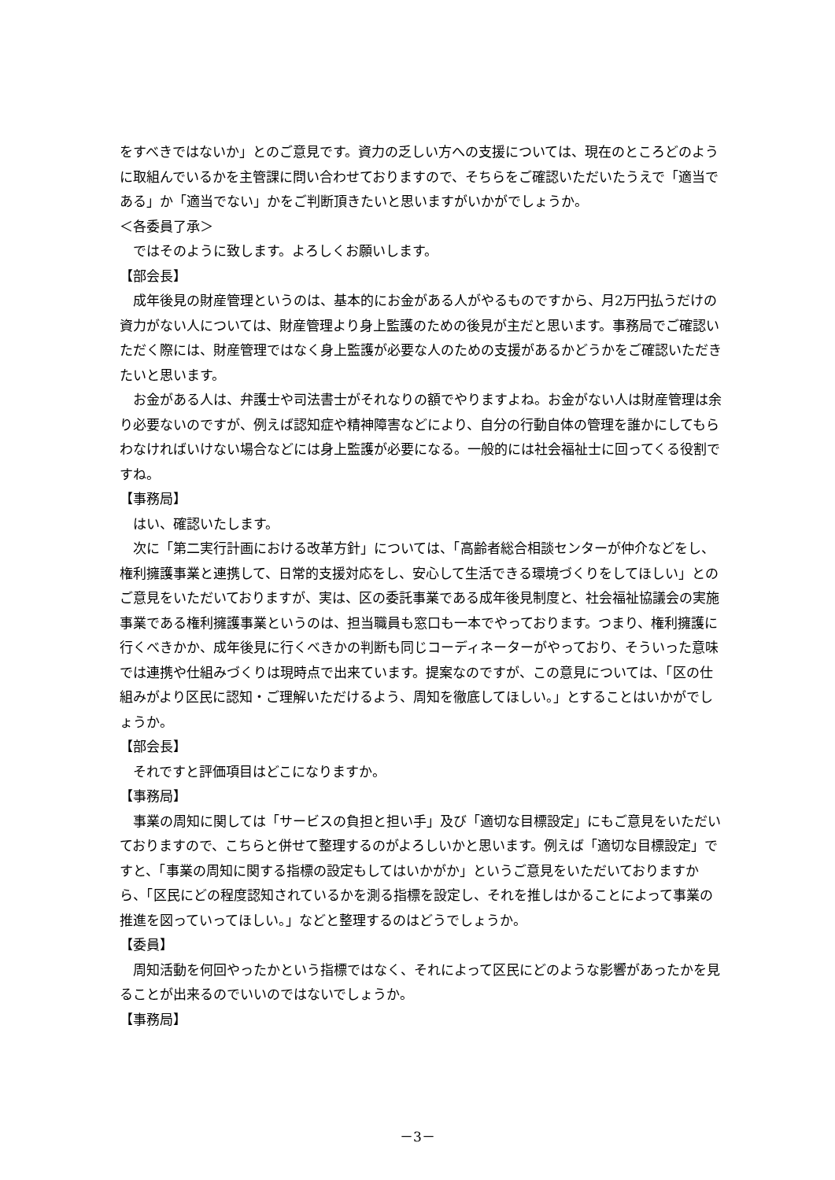をすべきではないか」とのご意見です。資力の乏しい方への支援については、現在のところどのように取組んでいるかを主管課に問い合わせておりますので、そちらをご確認いただいたうえで「適当である」か「適当でない」かをご判断頂きたいと思いますがいかがでしょうか。
＜各委員了承＞
ではそのように致します。よろしくお願いします。
【部会長】
成年後見の財産管理というのは、基本的にお金がある人がやるものですから、月2万円払うだけの資力がない人については、財産管理より身上監護のための後見が主だと思います。事務局でご確認いただく際には、財産管理ではなく身上監護が必要な人のための支援があるかどうかをご確認いただきたいと思います。
お金がある人は、弁護士や司法書士がそれなりの額でやりますよね。お金がない人は財産管理は余り必要ないのですが、例えば認知症や精神障害などにより、自分の行動自体の管理を誰かにしてもらわなければいけない場合などには身上監護が必要になる。一般的には社会福祉士に回ってくる役割ですね。
【事務局】
はい、確認いたします。
次に「第二実行計画における改革方針」については、「高齢者総合相談センターが仲介などをし、権利擁護事業と連携して、日常的支援対応をし、安心して生活できる環境づくりをしてほしい」とのご意見をいただいておりますが、実は、区の委託事業である成年後見制度と、社会福祉協議会の実施事業である権利擁護事業というのは、担当職員も窓口も一本でやっております。つまり、権利擁護に行くべきかか、成年後見に行くべきかの判断も同じコーディネーターがやっており、そういった意味では連携や仕組みづくりは現時点で出来ています。提案なのですが、この意見については、「区の仕組みがより区民に認知・ご理解いただけるよう、周知を徹底してほしい。」とすることはいかがでしょうか。
【部会長】
それですと評価項目はどこになりますか。
【事務局】
事業の周知に関しては「サービスの負担と担い手」及び「適切な目標設定」にもご意見をいただいておりますので、こちらと併せて整理するのがよろしいかと思います。例えば「適切な目標設定」ですと、「事業の周知に関する指標の設定もしてはいかがか」というご意見をいただいておりますから、「区民にどの程度認知されているかを測る指標を設定し、それを推しはかることによって事業の推進を図っていってほしい。」などと整理するのはどうでしょうか。
【委員】
周知活動を何回やったかという指標ではなく、それによって区民にどのような影響があったかを見ることが出来るのでいいのではないでしょうか。
【事務局】
－3－